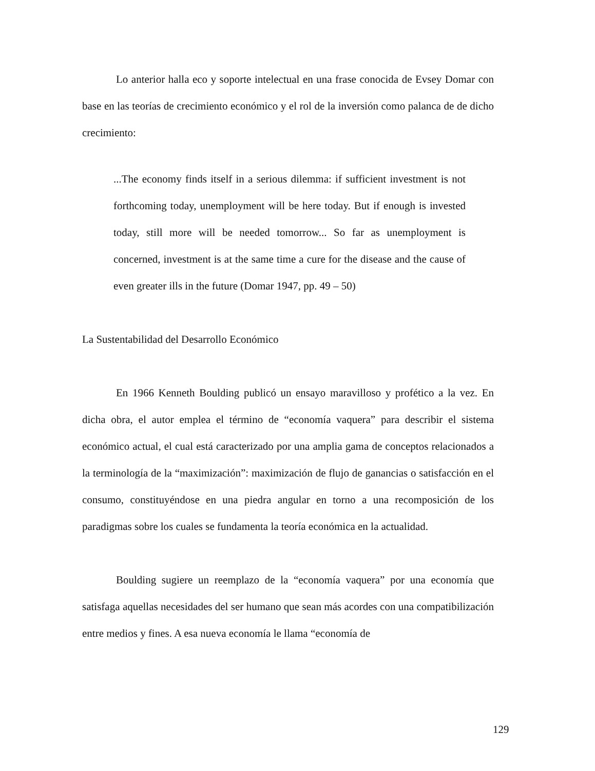Lo anterior halla eco y soporte intelectual en una frase conocida de Evsey Domar con base en las teorías de crecimiento económico y el rol de la inversión como palanca de de dicho crecimiento:
...The economy finds itself in a serious dilemma: if sufficient investment is not forthcoming today, unemployment will be here today. But if enough is invested today, still more will be needed tomorrow... So far as unemployment is concerned, investment is at the same time a cure for the disease and the cause of even greater ills in the future (Domar 1947, pp. 49 – 50)
La Sustentabilidad del Desarrollo Económico
En 1966 Kenneth Boulding publicó un ensayo maravilloso y profético a la vez. En dicha obra, el autor emplea el término de “economía vaquera” para describir el sistema económico actual, el cual está caracterizado por una amplia gama de conceptos relacionados a la terminología de la “maximización”: maximización de flujo de ganancias o satisfacción en el consumo, constituyéndose en una piedra angular en torno a una recomposición de los paradigmas sobre los cuales se fundamenta la teoría económica en la actualidad.
Boulding sugiere un reemplazo de la “economía vaquera” por una economía que satisfaga aquellas necesidades del ser humano que sean más acordes con una compatibilización entre medios y fines. A esa nueva economía le llama “economía de
129